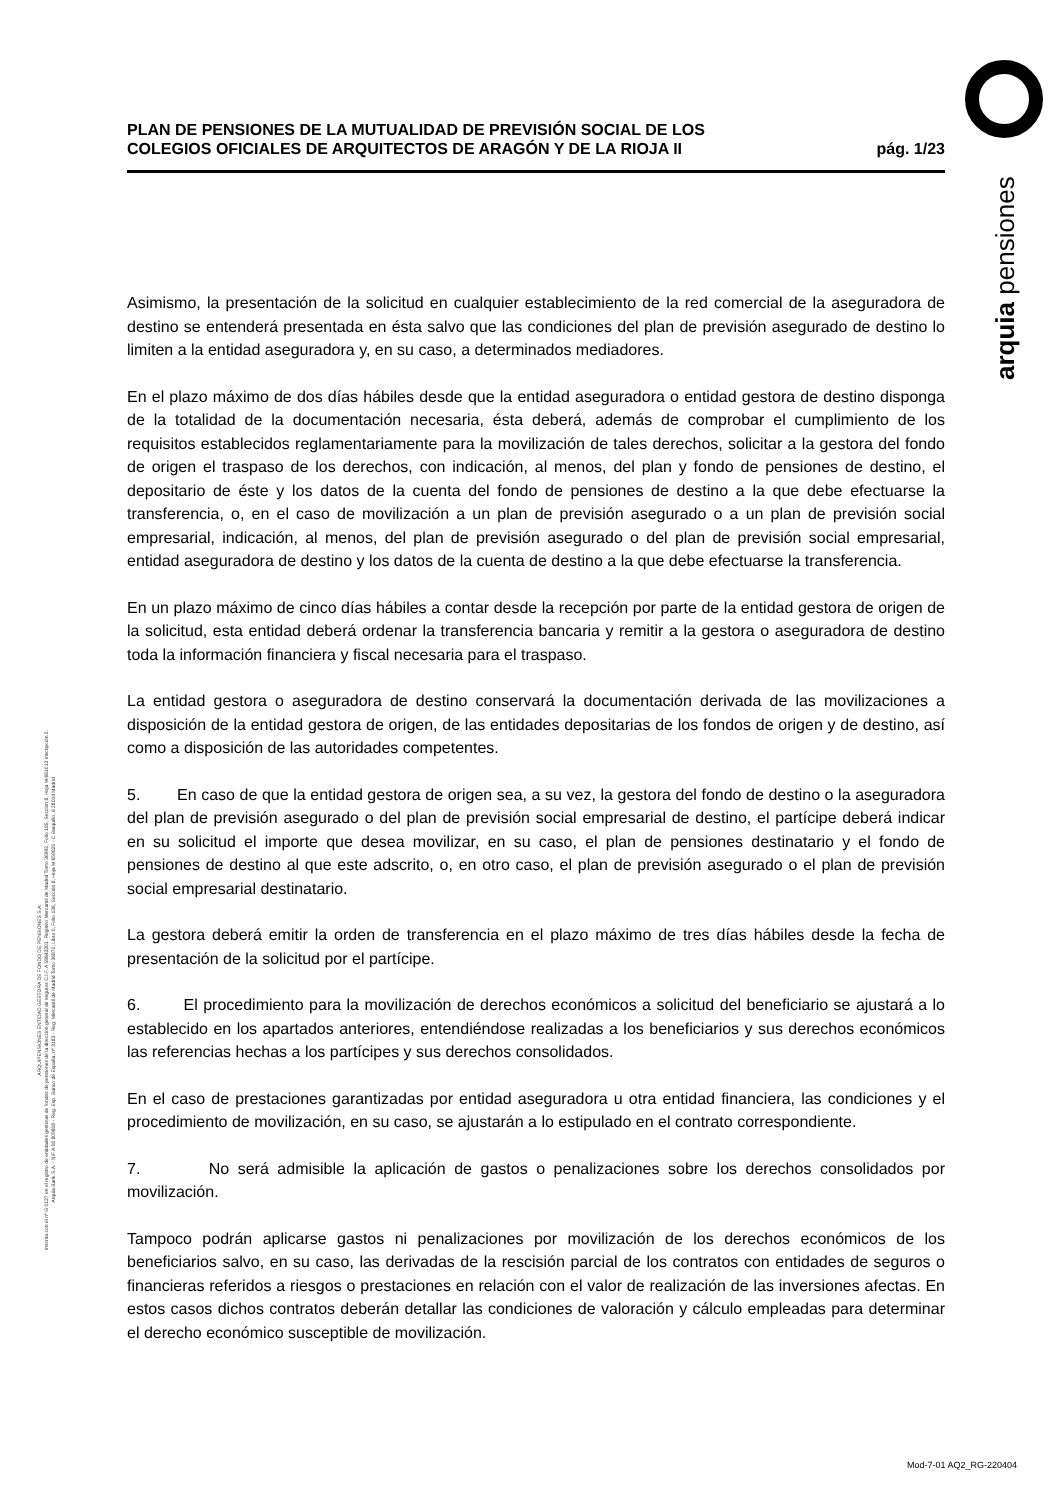arquia pensiones
PLAN DE PENSIONES DE LA MUTUALIDAD DE PREVISIÓN SOCIAL DE LOS
COLEGIOS OFICIALES DE ARQUITECTOS DE ARAGÓN Y DE LA RIOJA II
pág. 1/23
Asimismo, la presentación de la solicitud en cualquier establecimiento de la red comercial de la aseguradora de destino se entenderá presentada en ésta salvo que las condiciones del plan de previsión asegurado de destino lo limiten a la entidad aseguradora y, en su caso, a determinados mediadores.
En el plazo máximo de dos días hábiles desde que la entidad aseguradora o entidad gestora de destino disponga de la totalidad de la documentación necesaria, ésta deberá, además de comprobar el cumplimiento de los requisitos establecidos reglamentariamente para la movilización de tales derechos, solicitar a la gestora del fondo de origen el traspaso de los derechos, con indicación, al menos, del plan y fondo de pensiones de destino, el depositario de éste y los datos de la cuenta del fondo de pensiones de destino a la que debe efectuarse la transferencia, o, en el caso de movilización a un plan de previsión asegurado o a un plan de previsión social empresarial, indicación, al menos, del plan de previsión asegurado o del plan de previsión social empresarial, entidad aseguradora de destino y los datos de la cuenta de destino a la que debe efectuarse la transferencia.
En un plazo máximo de cinco días hábiles a contar desde la recepción por parte de la entidad gestora de origen de la solicitud, esta entidad deberá ordenar la transferencia bancaria y remitir a la gestora o aseguradora de destino toda la información financiera y fiscal necesaria para el traspaso.
La entidad gestora o aseguradora de destino conservará la documentación derivada de las movilizaciones a disposición de la entidad gestora de origen, de las entidades depositarias de los fondos de origen y de destino, así como a disposición de las autoridades competentes.
5. En caso de que la entidad gestora de origen sea, a su vez, la gestora del fondo de destino o la aseguradora del plan de previsión asegurado o del plan de previsión social empresarial de destino, el partícipe deberá indicar en su solicitud el importe que desea movilizar, en su caso, el plan de pensiones destinatario y el fondo de pensiones de destino al que este adscrito, o, en otro caso, el plan de previsión asegurado o el plan de previsión social empresarial destinatario.
La gestora deberá emitir la orden de transferencia en el plazo máximo de tres días hábiles desde la fecha de presentación de la solicitud por el partícipe.
6. El procedimiento para la movilización de derechos económicos a solicitud del beneficiario se ajustará a lo establecido en los apartados anteriores, entendiéndose realizadas a los beneficiarios y sus derechos económicos las referencias hechas a los partícipes y sus derechos consolidados.
En el caso de prestaciones garantizadas por entidad aseguradora u otra entidad financiera, las condiciones y el procedimiento de movilización, en su caso, se ajustarán a lo estipulado en el contrato correspondiente.
7. No será admisible la aplicación de gastos o penalizaciones sobre los derechos consolidados por movilización.
Tampoco podrán aplicarse gastos ni penalizaciones por movilización de los derechos económicos de los beneficiarios salvo, en su caso, las derivadas de la rescisión parcial de los contratos con entidades de seguros o financieras referidos a riesgos o prestaciones en relación con el valor de realización de las inversiones afectas. En estos casos dichos contratos deberán detallar las condiciones de valoración y cálculo empleadas para determinar el derecho económico susceptible de movilización.
ARQUIPENSIONES ENTIDAD GESTORA DE FONDO DE PENSIONES S.A.
Inscrita con el nº G 0137 en el registro de entidades gestoras de fondos de pensiones de la dirección general de seguros C.I.F. A 58843301. Registro Mercantil de Madrid Tomo 36992, Folio 185, Sección 8, Hoja M-661013 Inscripción 2.
Arquia Bank S.A. - NIF A 08 809808 - Reg. Esp. Banco de España, nº 3183 - Reg. Mercantil de Madrid Tomo 36871, Libro 0, Folio 136, Sección 8, Hoja M 659820 - C Barquillo, 6 28004 Madrid
Mod-7-01 AQ2_RG-220404